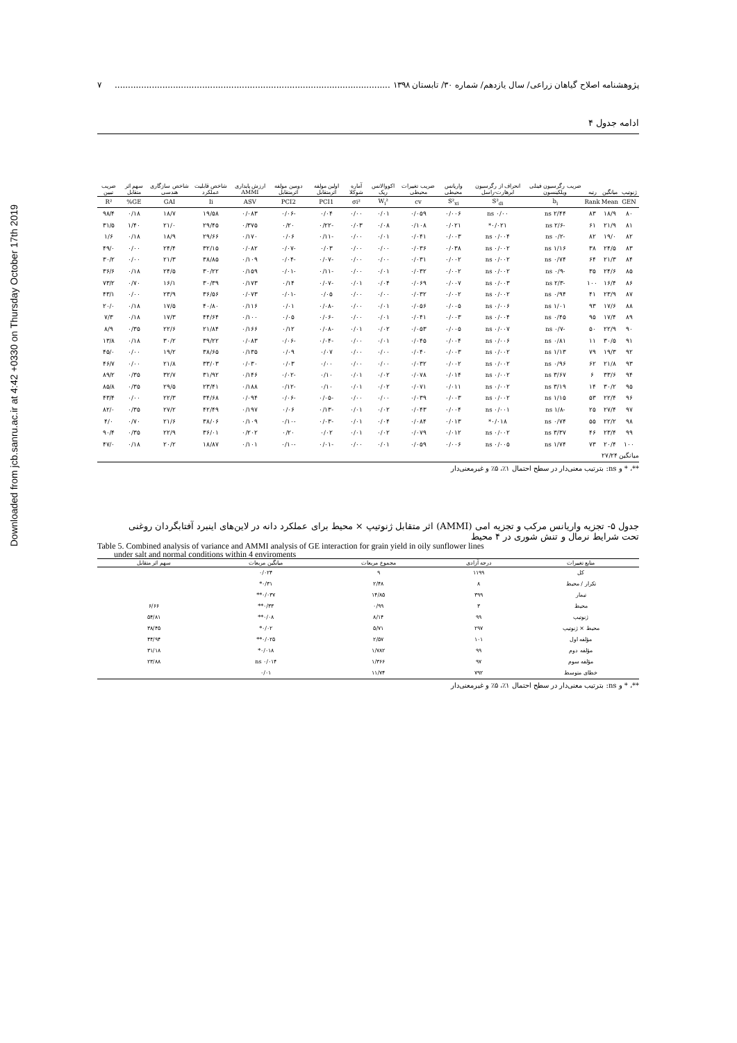Downloaded from jcb.sanru.ac.ir at 4:42 +0330 on Thursday October 17th 2019
پژوهشنامه اصلاح گیاهان زراعی/ سال یازدهم/ شماره ۳۰/ تابستان ۱۳۹۸ ........................................................................................................ ۷
ادامه جدول ۴
| ژنوتیپ | میانگین | رتبه | ضریب رگرسیون فینلی ویلکینسون | انحراف از رگرسیون ابرهارت-راسل | واریانس محیطی | ضریب تغییرات محیطی | اکووالانس ریک | آماره شوکلا | اولین مولفه اثرمتقابل | دومین مولفه اثرمتقابل | ارزش پایداری AMMI | شاخص قابلیت عملکرد | شاخص سازگاری هندسی | سهم اثر متقابل | ضریب تبیین |
| --- | --- | --- | --- | --- | --- | --- | --- | --- | --- | --- | --- | --- | --- | --- | --- |
| GEN | Mean | Rank | b<sub>i</sub> | S²<sub>di</sub> | S²<sub>xi</sub> | cv | W<sub>i</sub>² | σi² | PCI1 | PCI2 | ASV | Ii | GAI | GE% | R² |
| ۸۰ | ۱۸/۹ | ۸۳ | ۲/۴۴ ns | ۰/۰۰ ns | ۰/۰۰۶ | ۰/۰۵۹ | ۰/۰۱ | ۰/۰۰ | ۰/۰۴ | -۰/۰۶ | ۰/۰۸۳ | ۱۹/۵۸ | ۱۸/۷ | ۰/۱۸ | ۹۸/۴ |
| ۸۱ | ۲۱/۹ | ۶۱ | -۲/۶ ns | ۰/۰۲۱* | ۰/۰۲۱ | ۰/۱۰۸ | ۰/۰۸ | ۰/۰۳ | -۰/۲۲ | ۰/۲۰ | ۰/۳۷۵ | ۲۹/۴۵ | ۲۱/۰ | ۱/۴۰ | ۳۱/۵ |
| ۸۲ | ۱۹/۰ | ۸۲ | -۰/۲ ns | ۰/۰۰۴ ns | ۰/۰۰۳ | ۰/۰۴۱ | ۰/۰۱ | ۰/۰۰ | -۰/۱۱ | ۰/۰۶ | ۰/۱۷۰ | ۲۹/۶۶ | ۱۸/۹ | ۰/۱۸ | ۱/۶ |
| ۸۳ | ۲۴/۵ | ۳۸ | ۱/۱۶ ns | ۰/۰۰۲ ns | ۰/۰۳۸ | ۰/۰۳۶ | ۰/۰۰ | ۰/۰۰ | ۰/۰۳ | -۰/۰۷ | ۰/۰۸۲ | ۳۲/۱۵ | ۲۴/۴ | ۰/۰۰ | ۴۹/۰ |
| ۸۴ | ۲۱/۳ | ۶۴ | ۰/۷۴ ns | ۰/۰۰۲ ns | ۰/۰۰۲ | ۰/۰۳۱ | ۰/۰۰ | ۰/۰۰ | -۰/۰۷ | -۰/۰۴ | ۰/۱۰۹ | ۳۸/۸۵ | ۲۱/۳ | ۰/۰۰ | ۳۰/۲ |
| ۸۵ | ۲۴/۶ | ۳۵ | -۰/۹ ns | ۰/۰۰۲ ns | ۰/۰۰۲ | ۰/۰۳۲ | ۰/۰۱ | ۰/۰۰ | -۰/۱۱ | -۰/۰۱ | ۰/۱۵۹ | ۳۰/۲۲ | ۲۴/۵ | ۰/۱۸ | ۳۶/۶ |
| ۸۶ | ۱۶/۴ | ۱۰۰ | -۲/۳ ns | ۰/۰۰۳ ns | ۰/۰۰۷ | ۰/۰۶۹ | ۰/۰۴ | ۰/۰۱ | -۰/۰۷ | ۰/۱۴ | ۰/۱۷۳ | ۳۰/۳۹ | ۱۶/۱ | ۰/۷۰ | ۷۳/۲ |
| ۸۷ | ۲۳/۹ | ۴۱ | ۰/۹۴ ns | ۰/۰۰۲ ns | ۰/۰۰۲ | ۰/۰۳۲ | ۰/۰۰ | ۰/۰۰ | ۰/۰۵ | -۰/۰۱ | ۰/۰۷۳ | ۳۶/۵۶ | ۲۳/۹ | ۰/۰۰ | ۴۳/۱ |
| ۸۸ | ۱۷/۶ | ۹۳ | ۱/۰۱ ns | ۰/۰۰۶ ns | ۰/۰۰۵ | ۰/۰۵۶ | ۰/۰۱ | ۰/۰۰ | -۰/۰۸ | ۰/۰۱ | ۰/۱۱۶ | ۴۰/۸۰ | ۱۷/۵ | ۰/۱۸ | ۲۰/۰ |
| ۸۹ | ۱۷/۴ | ۹۵ | ۰/۴۵ ns | ۰/۰۰۴ ns | ۰/۰۰۳ | ۰/۰۴۱ | ۰/۰۱ | ۰/۰۰ | -۰/۰۶ | ۰/۰۵ | ۰/۱۰۰ | ۴۴/۶۴ | ۱۷/۳ | ۰/۱۸ | ۷/۳ |
| ۹۰ | ۲۲/۹ | ۵۰ | -۰/۷ ns | ۰/۰۰۷ ns | ۰/۰۰۵ | ۰/۰۵۳ | ۰/۰۲ | ۰/۰۱ | -۰/۰۸ | ۰/۱۲ | ۰/۱۶۶ | ۲۱/۸۴ | ۲۲/۶ | ۰/۳۵ | ۸/۹ |
| ۹۱ | ۳۰/۵ | ۱۱ | ۰/۸۱ ns | ۰/۰۰۶ ns | ۰/۰۰۴ | ۰/۰۴۵ | ۰/۰۱ | ۰/۰۰ | -۰/۰۴ | -۰/۰۶ | ۰/۰۸۳ | ۳۹/۲۲ | ۳۰/۲ | ۰/۱۸ | ۱۳/۸ |
| ۹۲ | ۱۹/۳ | ۷۹ | ۱/۱۳ ns | ۰/۰۰۲ ns | ۰/۰۰۳ | ۰/۰۴۰ | ۰/۰۰ | ۰/۰۰ | ۰/۰۷ | ۰/۰۹ | ۰/۱۳۵ | ۳۸/۶۵ | ۱۹/۲ | ۰/۰۰ | ۴۵/۰ |
| ۹۳ | ۲۱/۸ | ۶۲ | ۰/۹۶ ns | ۰/۰۰۲ ns | ۰/۰۰۲ | ۰/۰۳۲ | ۰/۰۰ | ۰/۰۰ | ۰/۰۰ | ۰/۰۳ | ۰/۰۳۰ | ۳۳/۰۳ | ۲۱/۸ | ۰/۰۰ | ۴۶/۷ |
| ۹۴ | ۳۳/۶ | ۶ | ۳/۶۷ ns | ۰/۰۰۲ ns | ۰/۰۱۴ | ۰/۰۷۸ | ۰/۰۲ | ۰/۰۱ | ۰/۱۰ | -۰/۰۲ | ۰/۱۴۶ | ۳۱/۹۲ | ۳۲/۷ | ۰/۳۵ | ۸۹/۲ |
| ۹۵ | ۳۰/۲ | ۱۴ | ۳/۱۹ ns | ۰/۰۰۲ ns | ۰/۰۱۱ | ۰/۰۷۱ | ۰/۰۲ | ۰/۰۱ | ۰/۱۰ | -۰/۱۲ | ۰/۱۸۸ | ۲۳/۴۱ | ۲۹/۵ | ۰/۳۵ | ۸۵/۸ |
| ۹۶ | ۲۲/۴ | ۵۳ | ۱/۱۵ ns | ۰/۰۰۲ ns | ۰/۰۰۳ | ۰/۰۳۹ | ۰/۰۰ | ۰/۰۰ | -۰/۰۵ | -۰/۰۶ | ۰/۰۹۴ | ۳۴/۶۸ | ۲۲/۳ | ۰/۰۰ | ۴۳/۴ |
| ۹۷ | ۲۷/۴ | ۲۵ | -۱/۸ ns | ۰/۰۰۱ ns | ۰/۰۰۴ | ۰/۰۴۳ | ۰/۰۲ | ۰/۰۱ | -۰/۱۳ | ۰/۰۶ | ۰/۱۹۷ | ۴۲/۴۹ | ۲۷/۲ | ۰/۳۵ | ۸۲/۰ |
| ۹۸ | ۲۲/۲ | ۵۵ | ۰/۷۴ ns | ۰/۰۱۸* | ۰/۰۱۳ | ۰/۰۸۴ | ۰/۰۴ | ۰/۰۱ | -۰/۰۳ | -۰/۱۰ | ۰/۱۰۹ | ۳۸/۰۶ | ۲۱/۶ | ۰/۷۰ | ۴/۰ |
| ۹۹ | ۲۳/۴ | ۴۶ | ۳/۳۷ ns | ۰/۰۰۲ ns | ۰/۰۱۲ | ۰/۰۷۹ | ۰/۰۲ | ۰/۰۱ | ۰/۰۲ | ۰/۲۰ | ۰/۲۰۲ | ۳۶/۰۱ | ۲۲/۹ | ۰/۳۵ | ۹۰/۴ |
| ۱۰۰ | ۲۰/۴ | ۷۳ | ۱/۷۴ ns | ۰/۰۰۵ ns | ۰/۰۰۶ | ۰/۰۵۹ | ۰/۰۱ | ۰/۰۰ | -۰/۰۱ | -۰/۱۰ | ۰/۱۰۱ | ۱۸/۸۷ | ۲۰/۲ | ۰/۱۸ | ۴۷/۰ |
| میانگین | ۲۷/۲۴ | | | | | | | | | | | | | | |
**، * و ns: بترتیب معنی‌دار در سطح احتمال ۱٪، ۵٪ و غیرمعنی‌دار
جدول ۵- تجزیه واریانس مرکب و تجزیه امی (AMMI) اثر متقابل ژنوتیپ × محیط برای عملکرد دانه در لاین‌های اینبرد آفتابگردان روغنی
تحت شرایط نرمال و تنش شوری در ۴ محیط
Table 5. Combined analysis of variance and AMMI analysis of GE interaction for grain yield in oily sunflower lines
under salt and normal conditions within 4 enviroments
| منابع تغییرات | درجه آزادی | مجموع مربعات | میانگین مربعات | سهم اثر متقابل |
| --- | --- | --- | --- | --- |
| کل | ۱۱۹۹ | ۹ | ۰/۰۲۴ | |
| تکرار / محیط | ۸ | ۲/۴۸ | ۰/۳۱* | |
| تیمار | ۳۹۹ | ۱۴/۸۵ | ۰/۰۳۷** | |
| محیط | ۳ | ۰/۹۹ | ۰/۳۳** | ۶/۶۶ |
| ژنوتیپ | ۹۹ | ۸/۱۴ | ۰/۰۸** | ۵۴/۸۱ |
| محیط × ژنوتیپ | ۲۹۷ | ۵/۷۱ | ۰/۰۲* | ۳۸/۴۵ |
| مؤلفه اول | ۱۰۱ | ۲/۵۷ | ۰/۰۲۵** | ۴۴/۹۴ |
| مؤلفه دوم | ۹۹ | ۱/۷۸۲ | ۰/۰۱۸* | ۳۱/۱۸ |
| مؤلفه سوم | ۹۷ | ۱/۳۶۶ | ۰/۰۱۴ ns | ۲۳/۸۸ |
| خطای متوسط | ۷۹۲ | ۱۱/۷۴ | ۰/۰۱ | |
**، * و ns: بترتیب معنی‌دار در سطح احتمال ۱٪، ۵٪ و غیرمعنی‌دار